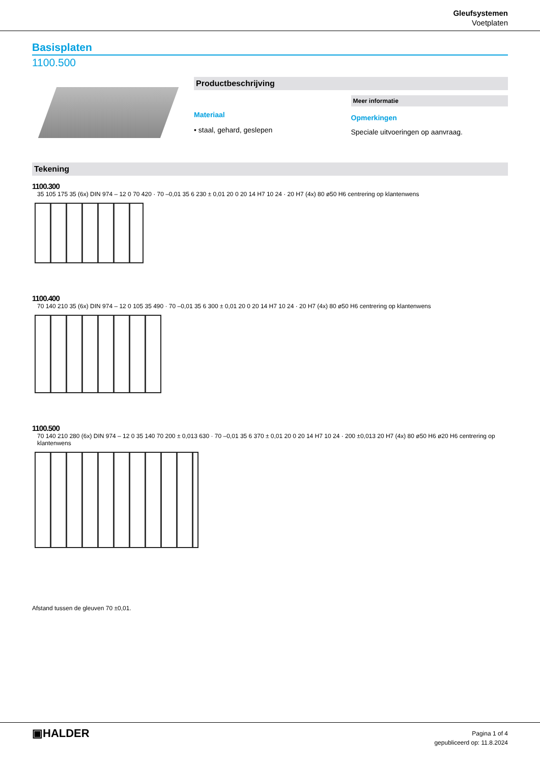Gleufsystemen
Voetplaten
Basisplaten
1100.500
Productbeschrijving
Materiaal
• staal, gehard, geslepen
Meer informatie
Opmerkingen
Speciale uitvoeringen op aanvraag.
Tekening
1100.300
35 105 175 35 (6x) DIN 974 – 12 0 70 420 · 70 –0,01 35 6 230 ± 0,01 20 0 20 14 H7 10 24 · 20 H7 (4x) 80 ø50 H6 centrering op klantenwens
1100.400
70 140 210 35 (6x) DIN 974 – 12 0 105 35 490 · 70 –0,01 35 6 300 ± 0,01 20 0 20 14 H7 10 24 · 20 H7 (4x) 80 ø50 H6 centrering op klantenwens
1100.500
70 140 210 280 (6x) DIN 974 – 12 0 35 140 70 200 ± 0,013 630 · 70 –0,01 35 6 370 ± 0,01 20 0 20 14 H7 10 24 · 200 ±0,013 20 H7 (4x) 80 ø50 H6 ø20 H6 centrering op klantenwens
Afstand tussen de gleuven 70 ±0,01.
▣HALDER
Pagina 1 of 4
gepubliceerd op: 11.8.2024